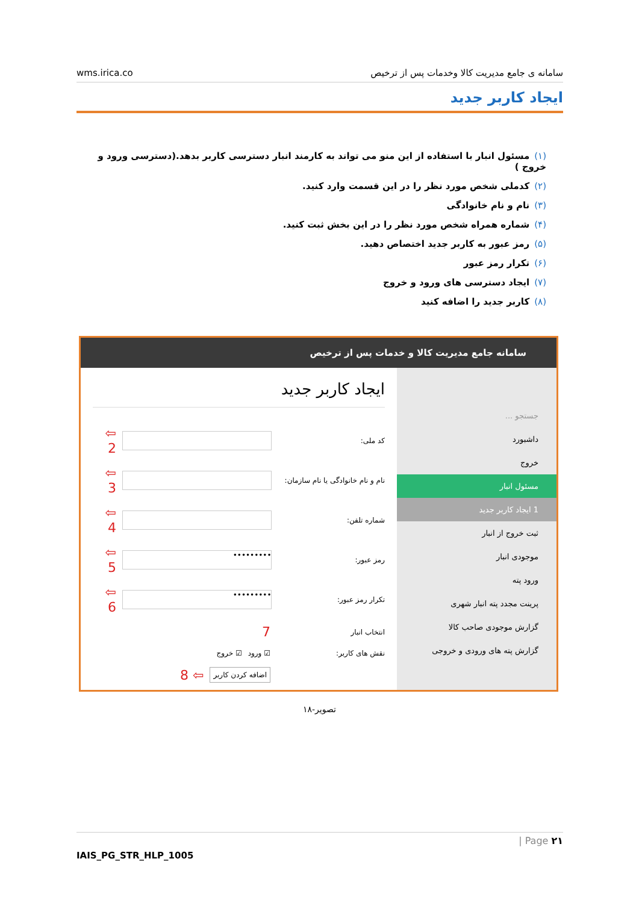wms.irica.co سامانه ی جامع مدیریت کالا وخدمات پس از ترخیص
ایجاد کاربر جدید
(۱) مسئول انبار با استفاده از این منو می تواند به کارمند انبار دسترسی کاربر بدهد.(دسترسی ورود و خروج )
(۲) کدملی شخص مورد نظر را در این قسمت وارد کنید.
(۳) نام و نام خانوادگی
(۴) شماره همراه شخص مورد نظر را در این بخش ثبت کنید.
(۵) رمز عبور به کاربر جدید اختصاص دهید.
(۶) تکرار رمز عبور
(۷) ایجاد دسترسی های ورود و خروج
(۸) کاربر جدید را اضافه کنید
سامانه جامع مدیریت کالا و خدمات پس از ترخیص
جستجو ...
داشبورد
خروج
مسئول انبار
1 ایجاد کاربر جدید
ثبت خروج از انبار
موجودی انبار
ورود پته
پرینت مجدد پته انبار شهری
گزارش موجودی صاحب کالا
گزارش پته های ورودی و خروجی
ایجاد کاربر جدید
کد ملی:
⇦ 2
نام و نام خانوادگی یا نام سازمان:
⇦ 3
شماره تلفن:
⇦ 4
رمز عبور:
•••••••••
⇦ 5
تکرار رمز عبور:
•••••••••
⇦ 6
انتخاب انبار 7
نقش های کاربر: ☑ ورود ☑ خروج
اضافه کردن کاربر ⇦ 8
تصویر-۱۸
| Page ۲۱
IAIS_PG_STR_HLP_1005